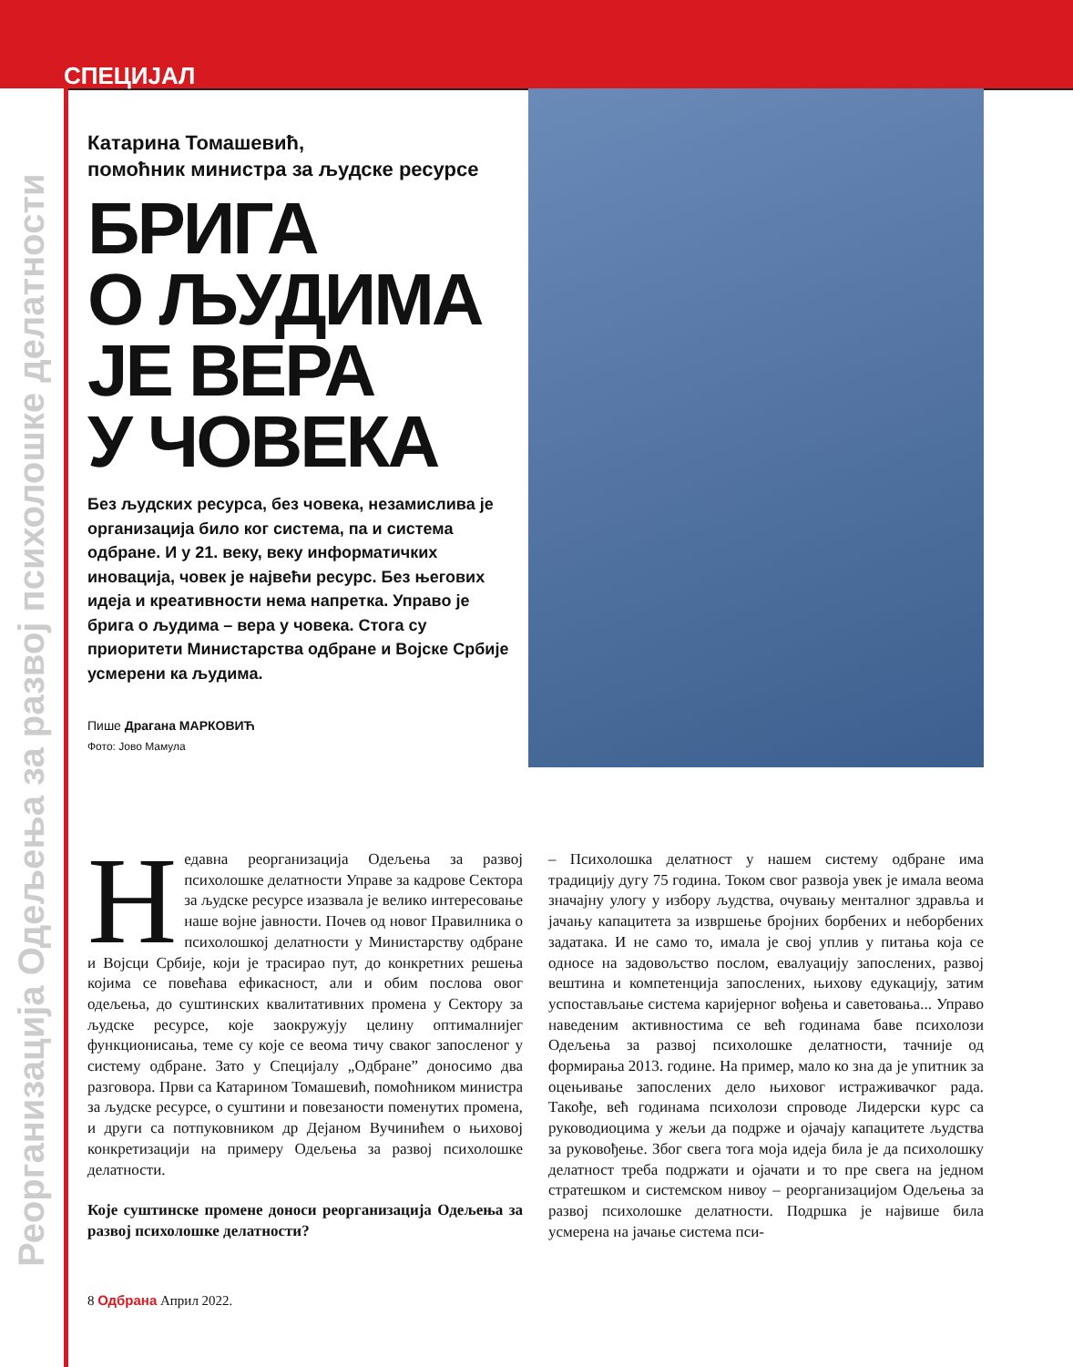СПЕЦИЈАЛ
Реорганизација Одељења за развој психолошке делатности
Катарина Томашевић,
помоћник министра за људске ресурсе
БРИГА
О ЉУДИМА
ЈЕ ВЕРА
У ЧОВЕКА
Без људских ресурса, без човека, незамислива је организација било ког система, па и система одбране. И у 21. веку, веку информатичких иновација, човек је највећи ресурс. Без његових идеја и креативности нема напретка. Управо је брига о људима – вера у човека. Стога су приоритети Министарства одбране и Војске Србије усмерени ка људима.
Пише Драгана МАРКОВИЋ
Фото: Јово Мамула
Недавна реорганизација Одељења за развој психолошке делатности Управе за кадрове Сектора за људске ресурсе изазвала је велико интересовање наше војне јавности. Почев од новог Правилника о психолошкој делатности у Министарству одбране и Војсци Србије, који је трасирао пут, до конкретних решења којима се повећава ефикасност, али и обим послова овог одељења, до суштинских квалитативних промена у Сектору за људске ресурсе, које заокружују целину оптималнијег функционисања, теме су које се веома тичу сваког запосленог у систему одбране. Зато у Специјалу „Одбране” доносимо два разговора. Први са Катарином Томашевић, помоћником министра за људске ресурсе, о суштини и повезаности поменутих промена, и други са потпуковником др Дејаном Вучинићем о њиховој конкретизацији на примеру Одељења за развој психолошке делатности.
Које суштинске промене доноси реорганизација Одељења за развој психолошке делатности?
– Психолошка делатност у нашем систему одбране има традицију дугу 75 година. Током свог развоја увек је имала веома значајну улогу у избору људства, очувању менталног здравља и јачању капацитета за извршење бројних борбених и неборбених задатака. И не само то, имала је свој уплив у питања која се односе на задовољство послом, евалуацију запослених, развој вештина и компетенција запослених, њихову едукацију, затим успостављање система каријерног вођења и саветовања... Управо наведеним активностима се већ годинама баве психолози Одељења за развој психолошке делатности, тачније од формирања 2013. године. На пример, мало ко зна да је упитник за оцењивање запослених дело њиховог истраживачког рада. Такође, већ годинама психолози спроводе Лидерски курс са руководиоцима у жељи да подрже и ојачају капацитете људства за руковођење. Због свега тога моја идеја била је да психолошку делатност треба подржати и ојачати и то пре свега на једном стратешком и системском нивоу – реорганизацијом Одељења за развој психолошке делатности. Подршка је највише била усмерена на јачање система пси-
8 Одбрана Април 2022.